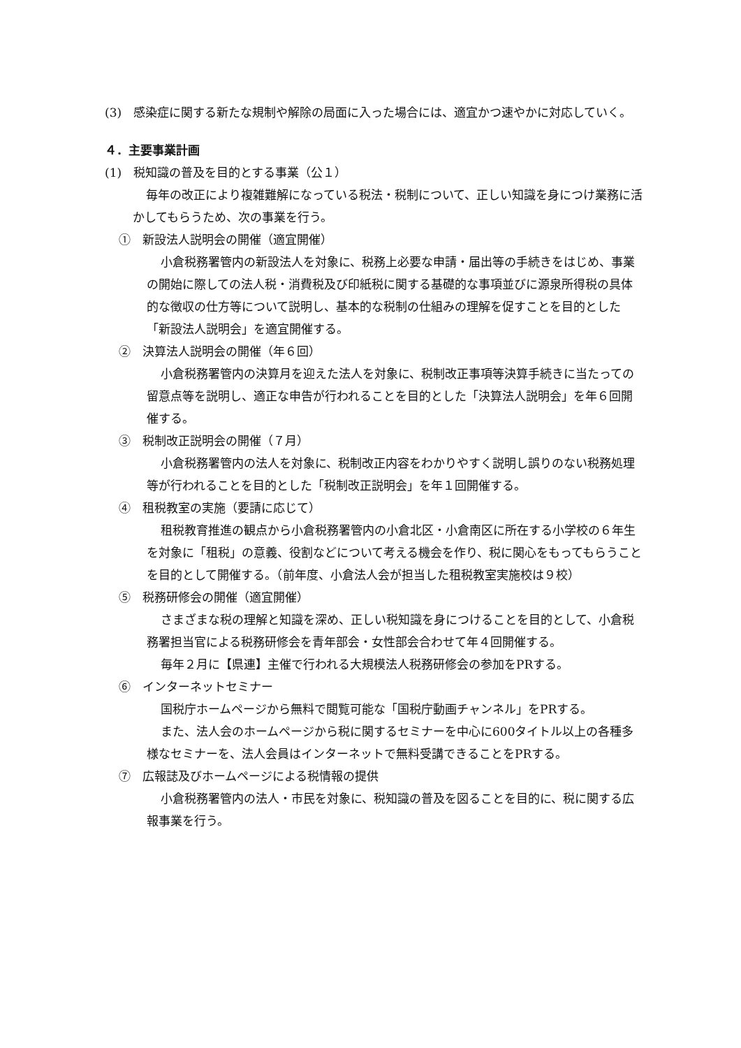(3)　感染症に関する新たな規制や解除の局面に入った場合には、適宜かつ速やかに対応していく。
４．主要事業計画
(1)　税知識の普及を目的とする事業（公１）
毎年の改正により複雑難解になっている税法・税制について、正しい知識を身につけ業務に活かしてもらうため、次の事業を行う。
①　新設法人説明会の開催（適宜開催）
小倉税務署管内の新設法人を対象に、税務上必要な申請・届出等の手続きをはじめ、事業の開始に際しての法人税・消費税及び印紙税に関する基礎的な事項並びに源泉所得税の具体的な徴収の仕方等について説明し、基本的な税制の仕組みの理解を促すことを目的とした「新設法人説明会」を適宜開催する。
②　決算法人説明会の開催（年６回）
小倉税務署管内の決算月を迎えた法人を対象に、税制改正事項等決算手続きに当たっての留意点等を説明し、適正な申告が行われることを目的とした「決算法人説明会」を年６回開催する。
③　税制改正説明会の開催（７月）
小倉税務署管内の法人を対象に、税制改正内容をわかりやすく説明し誤りのない税務処理等が行われることを目的とした「税制改正説明会」を年１回開催する。
④　租税教室の実施（要請に応じて）
租税教育推進の観点から小倉税務署管内の小倉北区・小倉南区に所在する小学校の６年生を対象に「租税」の意義、役割などについて考える機会を作り、税に関心をもってもらうことを目的として開催する。（前年度、小倉法人会が担当した租税教室実施校は９校）
⑤　税務研修会の開催（適宜開催）
さまざまな税の理解と知識を深め、正しい税知識を身につけることを目的として、小倉税務署担当官による税務研修会を青年部会・女性部会合わせて年４回開催する。
毎年２月に【県連】主催で行われる大規模法人税務研修会の参加をPRする。
⑥　インターネットセミナー
国税庁ホームページから無料で閲覧可能な「国税庁動画チャンネル」をPRする。
また、法人会のホームページから税に関するセミナーを中心に600タイトル以上の各種多様なセミナーを、法人会員はインターネットで無料受講できることをPRする。
⑦　広報誌及びホームページによる税情報の提供
小倉税務署管内の法人・市民を対象に、税知識の普及を図ることを目的に、税に関する広報事業を行う。